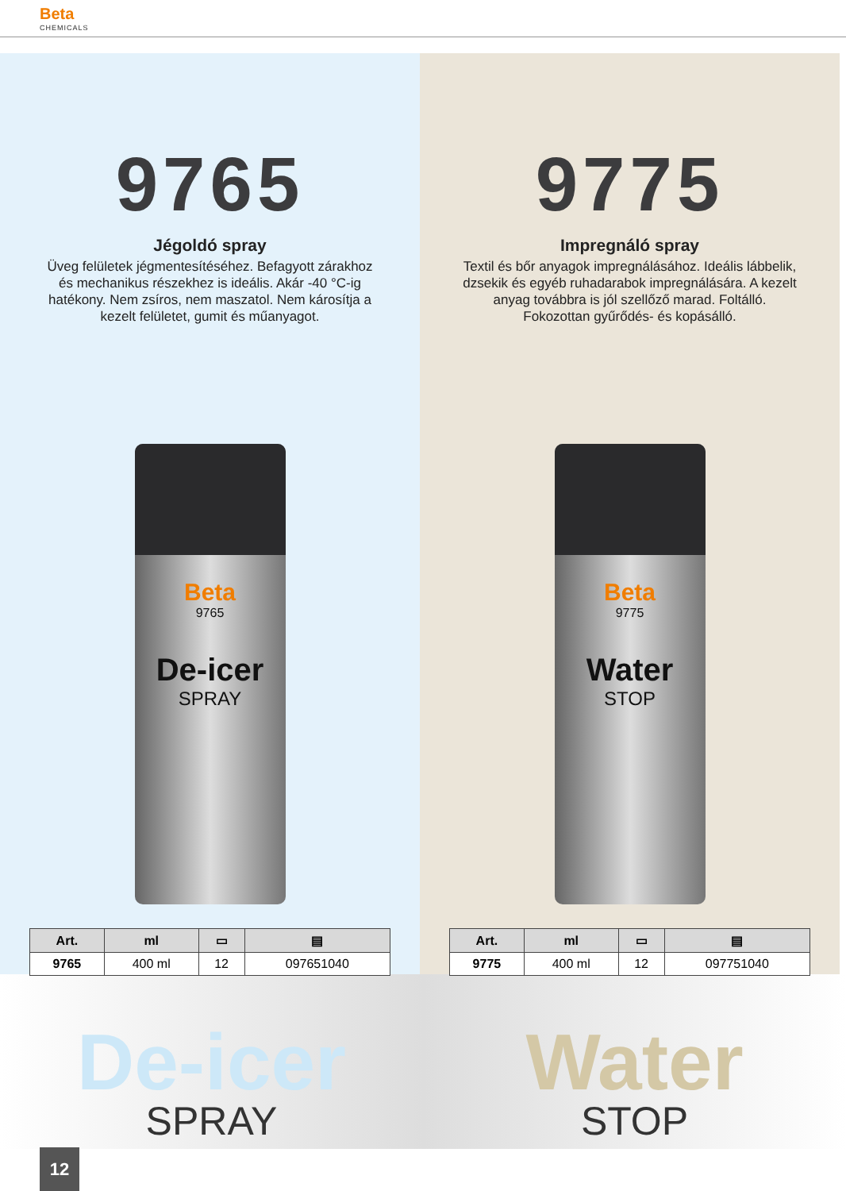Beta
CHEMICALS
9765
Jégoldó spray
Üveg felületek jégmentesítéséhez. Befagyott zárakhoz és mechanikus részekhez is ideális. Akár -40 °C-ig hatékony. Nem zsíros, nem maszatol. Nem károsítja a kezelt felületet, gumit és műanyagot.
Beta
9765
De-icer
SPRAY
| Art. | ml | ▭ | ▤ |
| --- | --- | --- | --- |
| 9765 | 400 ml | 12 | 097651040 |
9775
Impregnáló spray
Textil és bőr anyagok impregnálásához. Ideális lábbelik, dzsekik és egyéb ruhadarabok impregnálására. A kezelt anyag továbbra is jól szellőző marad. Foltálló. Fokozottan gyűrődés- és kopásálló.
Beta
9775
Water
STOP
| Art. | ml | ▭ | ▤ |
| --- | --- | --- | --- |
| 9775 | 400 ml | 12 | 097751040 |
De-icer
SPRAY
Water
STOP
12